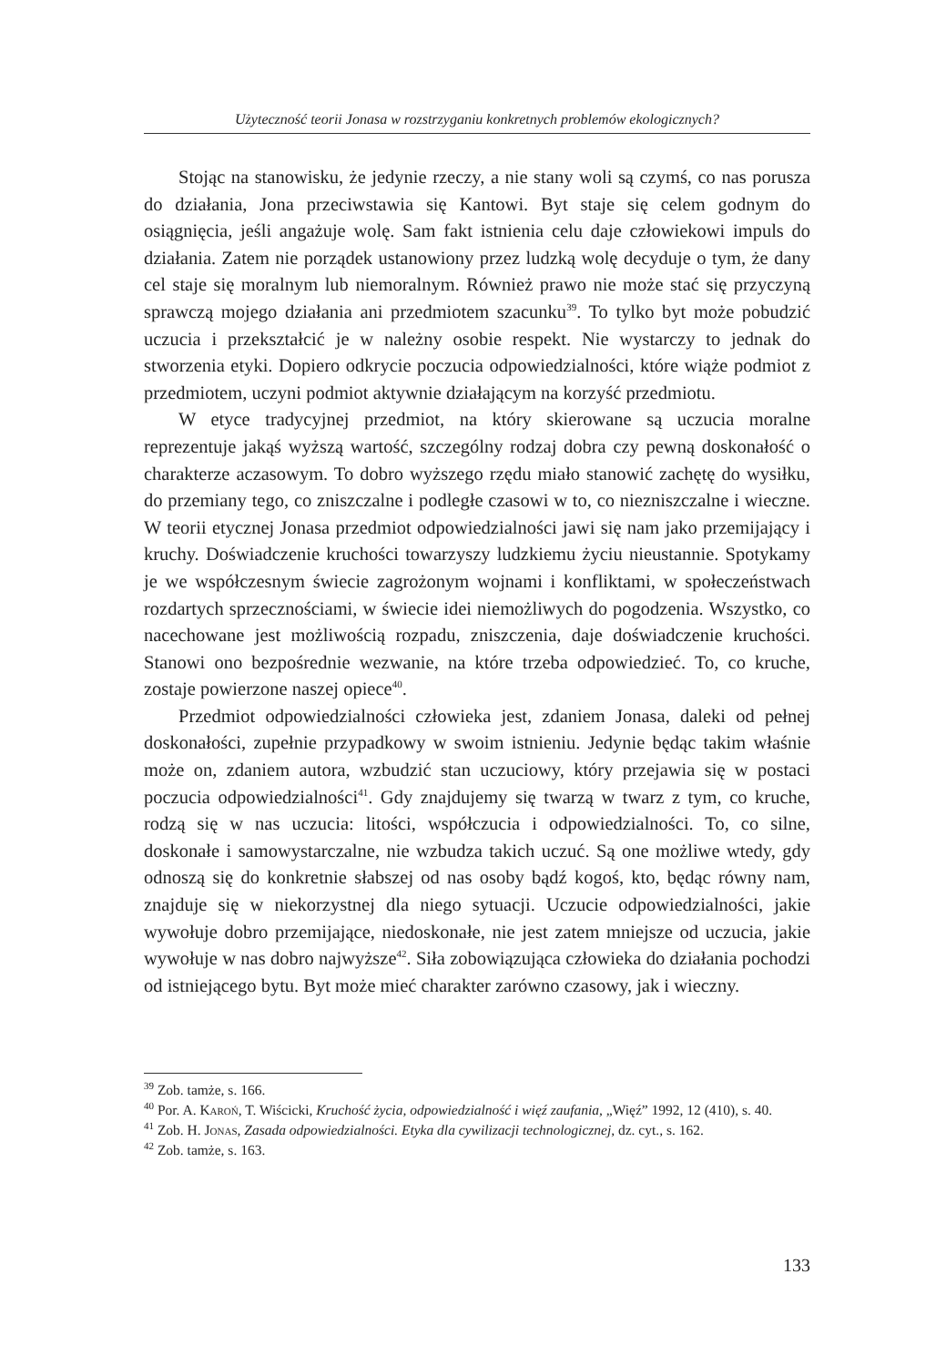Użyteczność teorii Jonasa w rozstrzyganiu konkretnych problemów ekologicznych?
Stojąc na stanowisku, że jedynie rzeczy, a nie stany woli są czymś, co nas porusza do działania, Jona przeciwstawia się Kantowi. Byt staje się celem godnym do osiągnięcia, jeśli angażuje wolę. Sam fakt istnienia celu daje człowiekowi impuls do działania. Zatem nie porządek ustanowiony przez ludzką wolę decyduje o tym, że dany cel staje się moralnym lub niemoralnym. Również prawo nie może stać się przyczyną sprawczą mojego działania ani przedmiotem szacunku<sup>39</sup>. To tylko byt może pobudzić uczucia i przekształcić je w należny osobie respekt. Nie wystarczy to jednak do stworzenia etyki. Dopiero odkrycie poczucia odpowiedzialności, które wiąże podmiot z przedmiotem, uczyni podmiot aktywnie działającym na korzyść przedmiotu.
W etyce tradycyjnej przedmiot, na który skierowane są uczucia moralne reprezentuje jakąś wyższą wartość, szczególny rodzaj dobra czy pewną doskonałość o charakterze aczasowym. To dobro wyższego rzędu miało stanowić zachętę do wysiłku, do przemiany tego, co zniszczalne i podległe czasowi w to, co niezniszczalne i wieczne. W teorii etycznej Jonasa przedmiot odpowiedzialności jawi się nam jako przemijający i kruchy. Doświadczenie kruchości towarzyszy ludzkiemu życiu nieustannie. Spotykamy je we współczesnym świecie zagrożonym wojnami i konfliktami, w społeczeństwach rozdartych sprzecznościami, w świecie idei niemożliwych do pogodzenia. Wszystko, co nacechowane jest możliwością rozpadu, zniszczenia, daje doświadczenie kruchości. Stanowi ono bezpośrednie wezwanie, na które trzeba odpowiedzieć. To, co kruche, zostaje powierzone naszej opiece<sup>40</sup>.
Przedmiot odpowiedzialności człowieka jest, zdaniem Jonasa, daleki od pełnej doskonałości, zupełnie przypadkowy w swoim istnieniu. Jedynie będąc takim właśnie może on, zdaniem autora, wzbudzić stan uczuciowy, który przejawia się w postaci poczucia odpowiedzialności<sup>41</sup>. Gdy znajdujemy się twarzą w twarz z tym, co kruche, rodzą się w nas uczucia: litości, współczucia i odpowiedzialności. To, co silne, doskonałe i samowystarczalne, nie wzbudza takich uczuć. Są one możliwe wtedy, gdy odnoszą się do konkretnie słabszej od nas osoby bądź kogoś, kto, będąc równy nam, znajduje się w niekorzystnej dla niego sytuacji. Uczucie odpowiedzialności, jakie wywołuje dobro przemijające, niedoskonałe, nie jest zatem mniejsze od uczucia, jakie wywołuje w nas dobro najwyższe<sup>42</sup>. Siła zobowiązująca człowieka do działania pochodzi od istniejącego bytu. Byt może mieć charakter zarówno czasowy, jak i wieczny.
<sup>39</sup> Zob. tamże, s. 166.
<sup>40</sup> Por. A. Karoń, T. Wiścicki, Kruchość życia, odpowiedzialność i więź zaufania, „Więź” 1992, 12 (410), s. 40.
<sup>41</sup> Zob. H. Jonas, Zasada odpowiedzialności. Etyka dla cywilizacji technologicznej, dz. cyt., s. 162.
<sup>42</sup> Zob. tamże, s. 163.
133